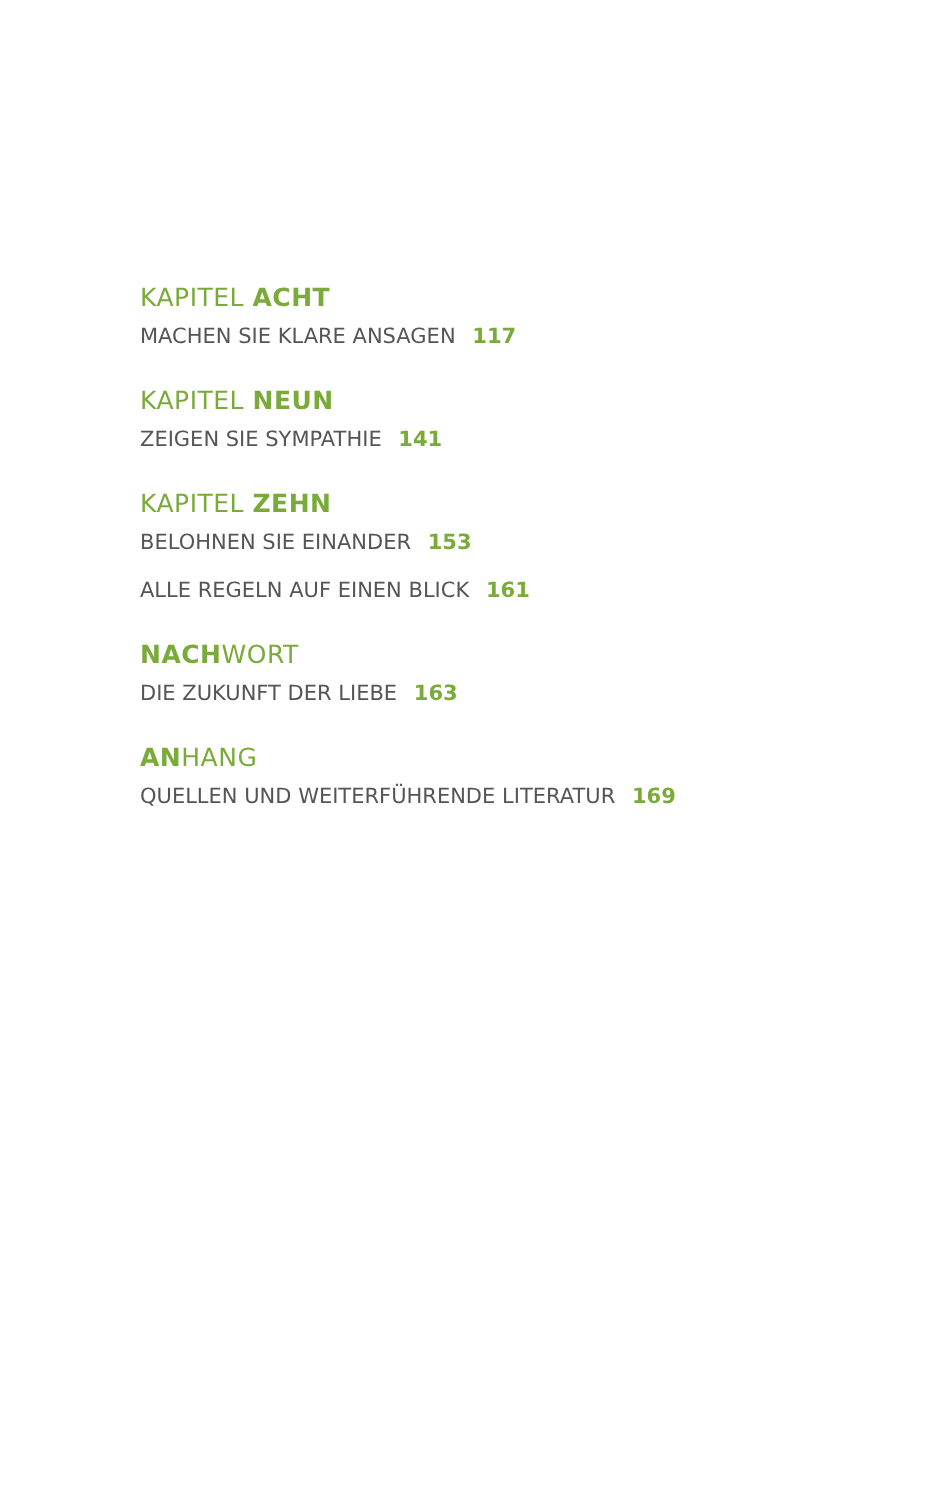KAPITEL ACHT
MACHEN SIE KLARE ANSAGEN 117
KAPITEL NEUN
ZEIGEN SIE SYMPATHIE 141
KAPITEL ZEHN
BELOHNEN SIE EINANDER 153
ALLE REGELN AUF EINEN BLICK 161
NACHWORT
DIE ZUKUNFT DER LIEBE 163
ANHANG
QUELLEN UND WEITERFÜHRENDE LITERATUR 169